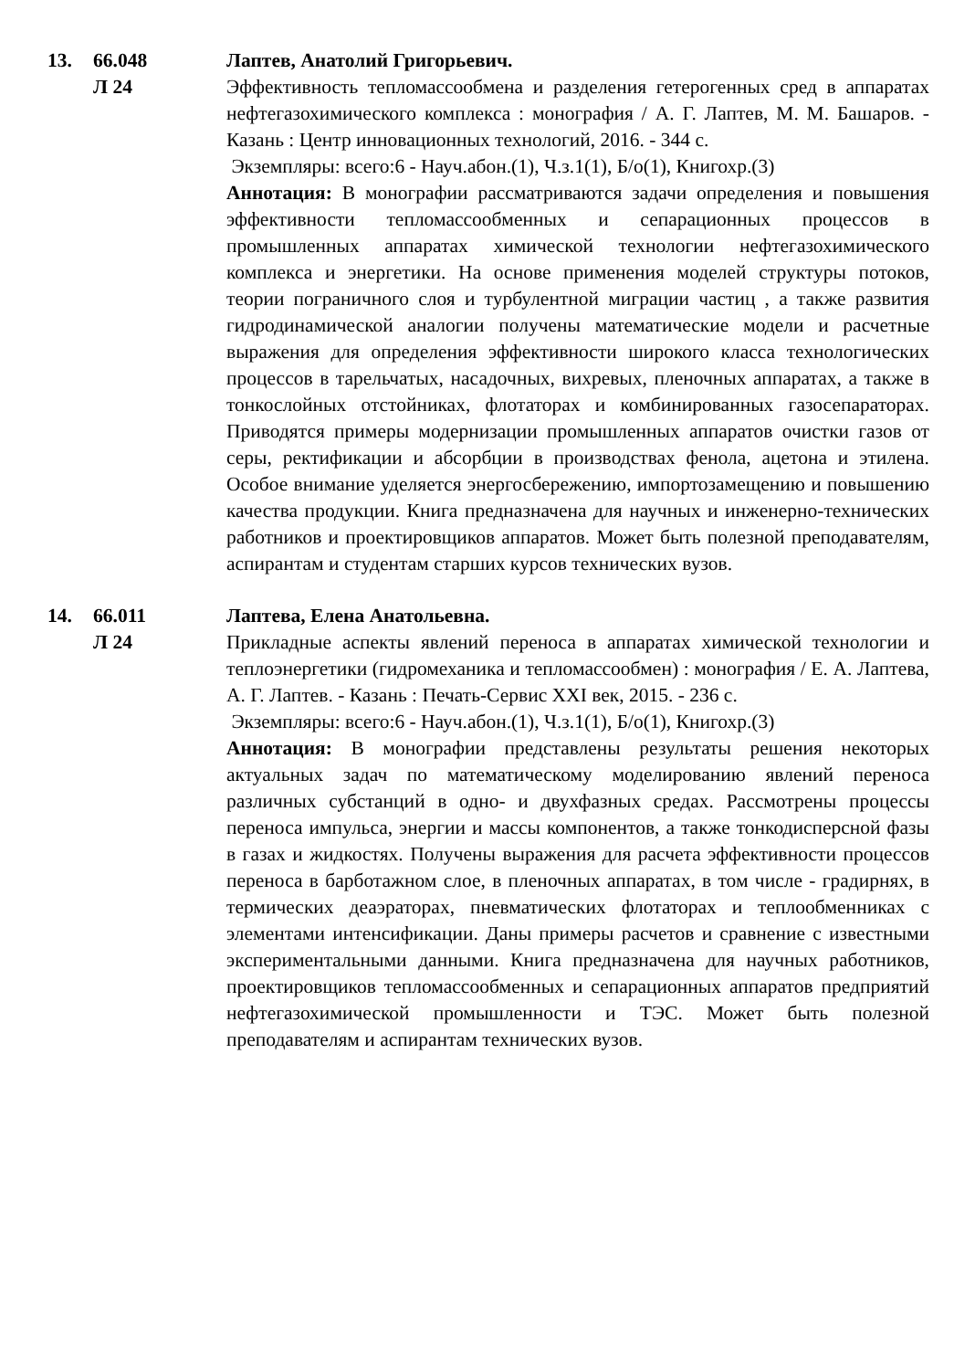13. 66.048
Л 24
Лаптев, Анатолий Григорьевич.
Эффективность тепломассообмена и разделения гетерогенных сред в аппаратах нефтегазохимического комплекса : монография / А. Г. Лаптев, М. М. Башаров. - Казань : Центр инновационных технологий, 2016. - 344 с.
Экземпляры: всего:6 - Науч.абон.(1), Ч.з.1(1), Б/о(1), Книгохр.(3)
Аннотация: В монографии рассматриваются задачи определения и повышения эффективности тепломассообменных и сепарационных процессов в промышленных аппаратах химической технологии нефтегазохимического комплекса и энергетики. На основе применения моделей структуры потоков, теории пограничного слоя и турбулентной миграции частиц , а также развития гидродинамической аналогии получены математические модели и расчетные выражения для определения эффективности широкого класса технологических процессов в тарельчатых, насадочных, вихревых, пленочных аппаратах, а также в тонкослойных отстойниках, флотаторах и комбинированных газосепараторах. Приводятся примеры модернизации промышленных аппаратов очистки газов от серы, ректификации и абсорбции в производствах фенола, ацетона и этилена. Особое внимание уделяется энергосбережению, импортозамещению и повышению качества продукции. Книга предназначена для научных и инженерно-технических работников и проектировщиков аппаратов. Может быть полезной преподавателям, аспирантам и студентам старших курсов технических вузов.
14. 66.011
Л 24
Лаптева, Елена Анатольевна.
Прикладные аспекты явлений переноса в аппаратах химической технологии и теплоэнергетики (гидромеханика и тепломассообмен) : монография / Е. А. Лаптева, А. Г. Лаптев. - Казань : Печать-Сервис XXI век, 2015. - 236 с.
Экземпляры: всего:6 - Науч.абон.(1), Ч.з.1(1), Б/о(1), Книгохр.(3)
Аннотация: В монографии представлены результаты решения некоторых актуальных задач по математическому моделированию явлений переноса различных субстанций в одно- и двухфазных средах. Рассмотрены процессы переноса импульса, энергии и массы компонентов, а также тонкодисперсной фазы в газах и жидкостях. Получены выражения для расчета эффективности процессов переноса в барботажном слое, в пленочных аппаратах, в том числе - градирнях, в термических деаэраторах, пневматических флотаторах и теплообменниках с элементами интенсификации. Даны примеры расчетов и сравнение с известными экспериментальными данными. Книга предназначена для научных работников, проектировщиков тепломассообменных и сепарационных аппаратов предприятий нефтегазохимической промышленности и ТЭС. Может быть полезной преподавателям и аспирантам технических вузов.